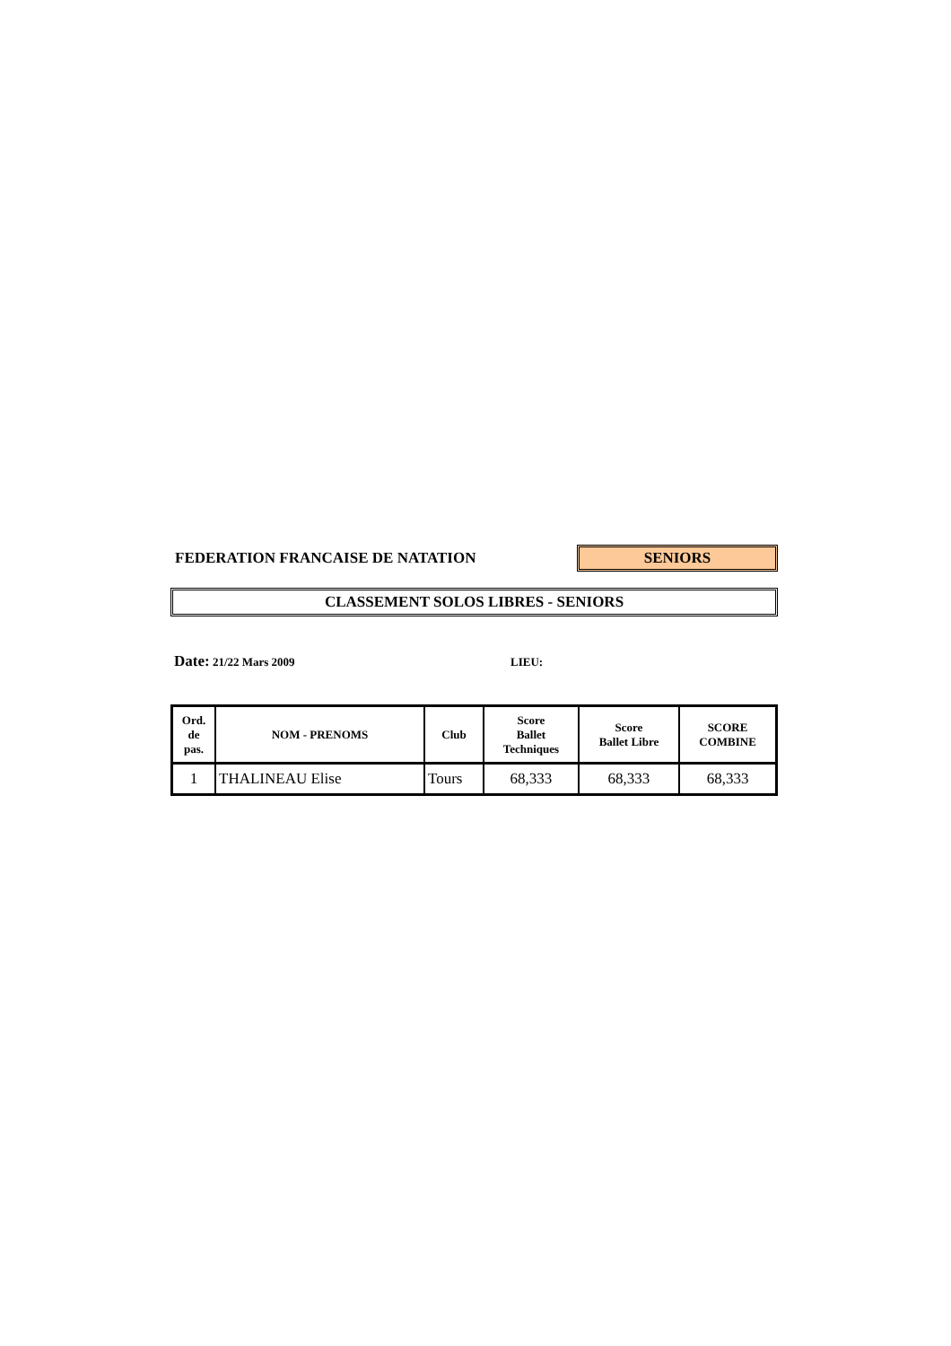FEDERATION FRANCAISE DE NATATION
SENIORS
CLASSEMENT SOLOS LIBRES - SENIORS
Date: 21/22 Mars 2009 LIEU:
| Ord. de pas. | NOM - PRENOMS | Club | Score Ballet Techniques | Score Ballet Libre | SCORE COMBINE |
| --- | --- | --- | --- | --- | --- |
| 1 | THALINEAU Elise | Tours | 68,333 | 68,333 | 68,333 |